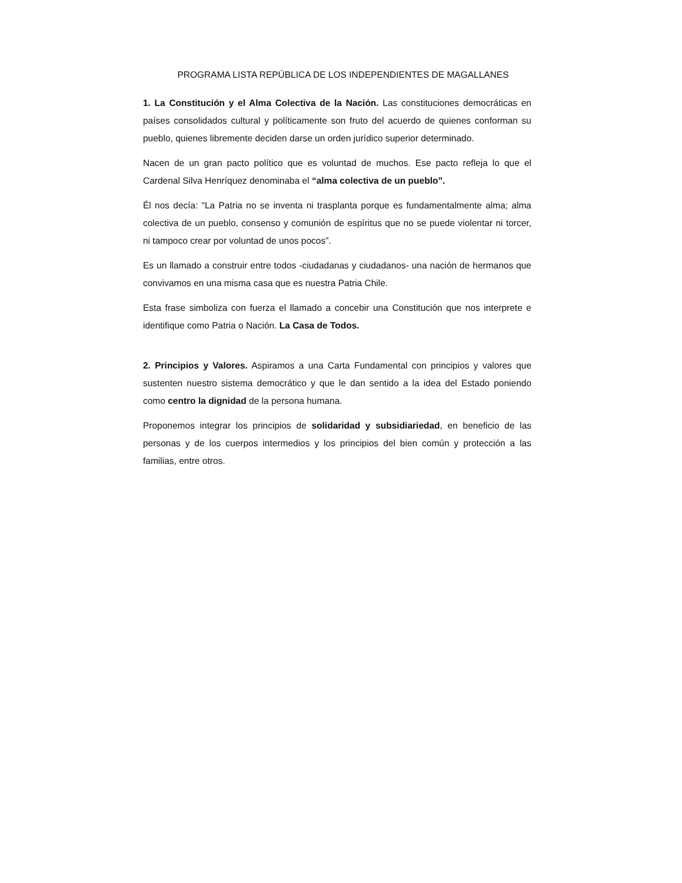PROGRAMA LISTA REPÚBLICA DE LOS INDEPENDIENTES DE MAGALLANES
1. La Constitución y el Alma Colectiva de la Nación. Las constituciones democráticas en países consolidados cultural y políticamente son fruto del acuerdo de quienes conforman su pueblo, quienes libremente deciden darse un orden jurídico superior determinado.
Nacen de un gran pacto político que es voluntad de muchos. Ese pacto refleja lo que el Cardenal Silva Henríquez denominaba el “alma colectiva de un pueblo”.
Él nos decía: “La Patria no se inventa ni trasplanta porque es fundamentalmente alma; alma colectiva de un pueblo, consenso y comunión de espíritus que no se puede violentar ni torcer, ni tampoco crear por voluntad de unos pocos”.
Es un llamado a construir entre todos -ciudadanas y ciudadanos- una nación de hermanos que convivamos en una misma casa que es nuestra Patria Chile.
Esta frase simboliza con fuerza el llamado a concebir una Constitución que nos interprete e identifique como Patria o Nación. La Casa de Todos.
2. Principios y Valores. Aspiramos a una Carta Fundamental con principios y valores que sustenten nuestro sistema democrático y que le dan sentido a la idea del Estado poniendo como centro la dignidad de la persona humana.
Proponemos integrar los principios de solidaridad y subsidiariedad, en beneficio de las personas y de los cuerpos intermedios y los principios del bien común y protección a las familias, entre otros.